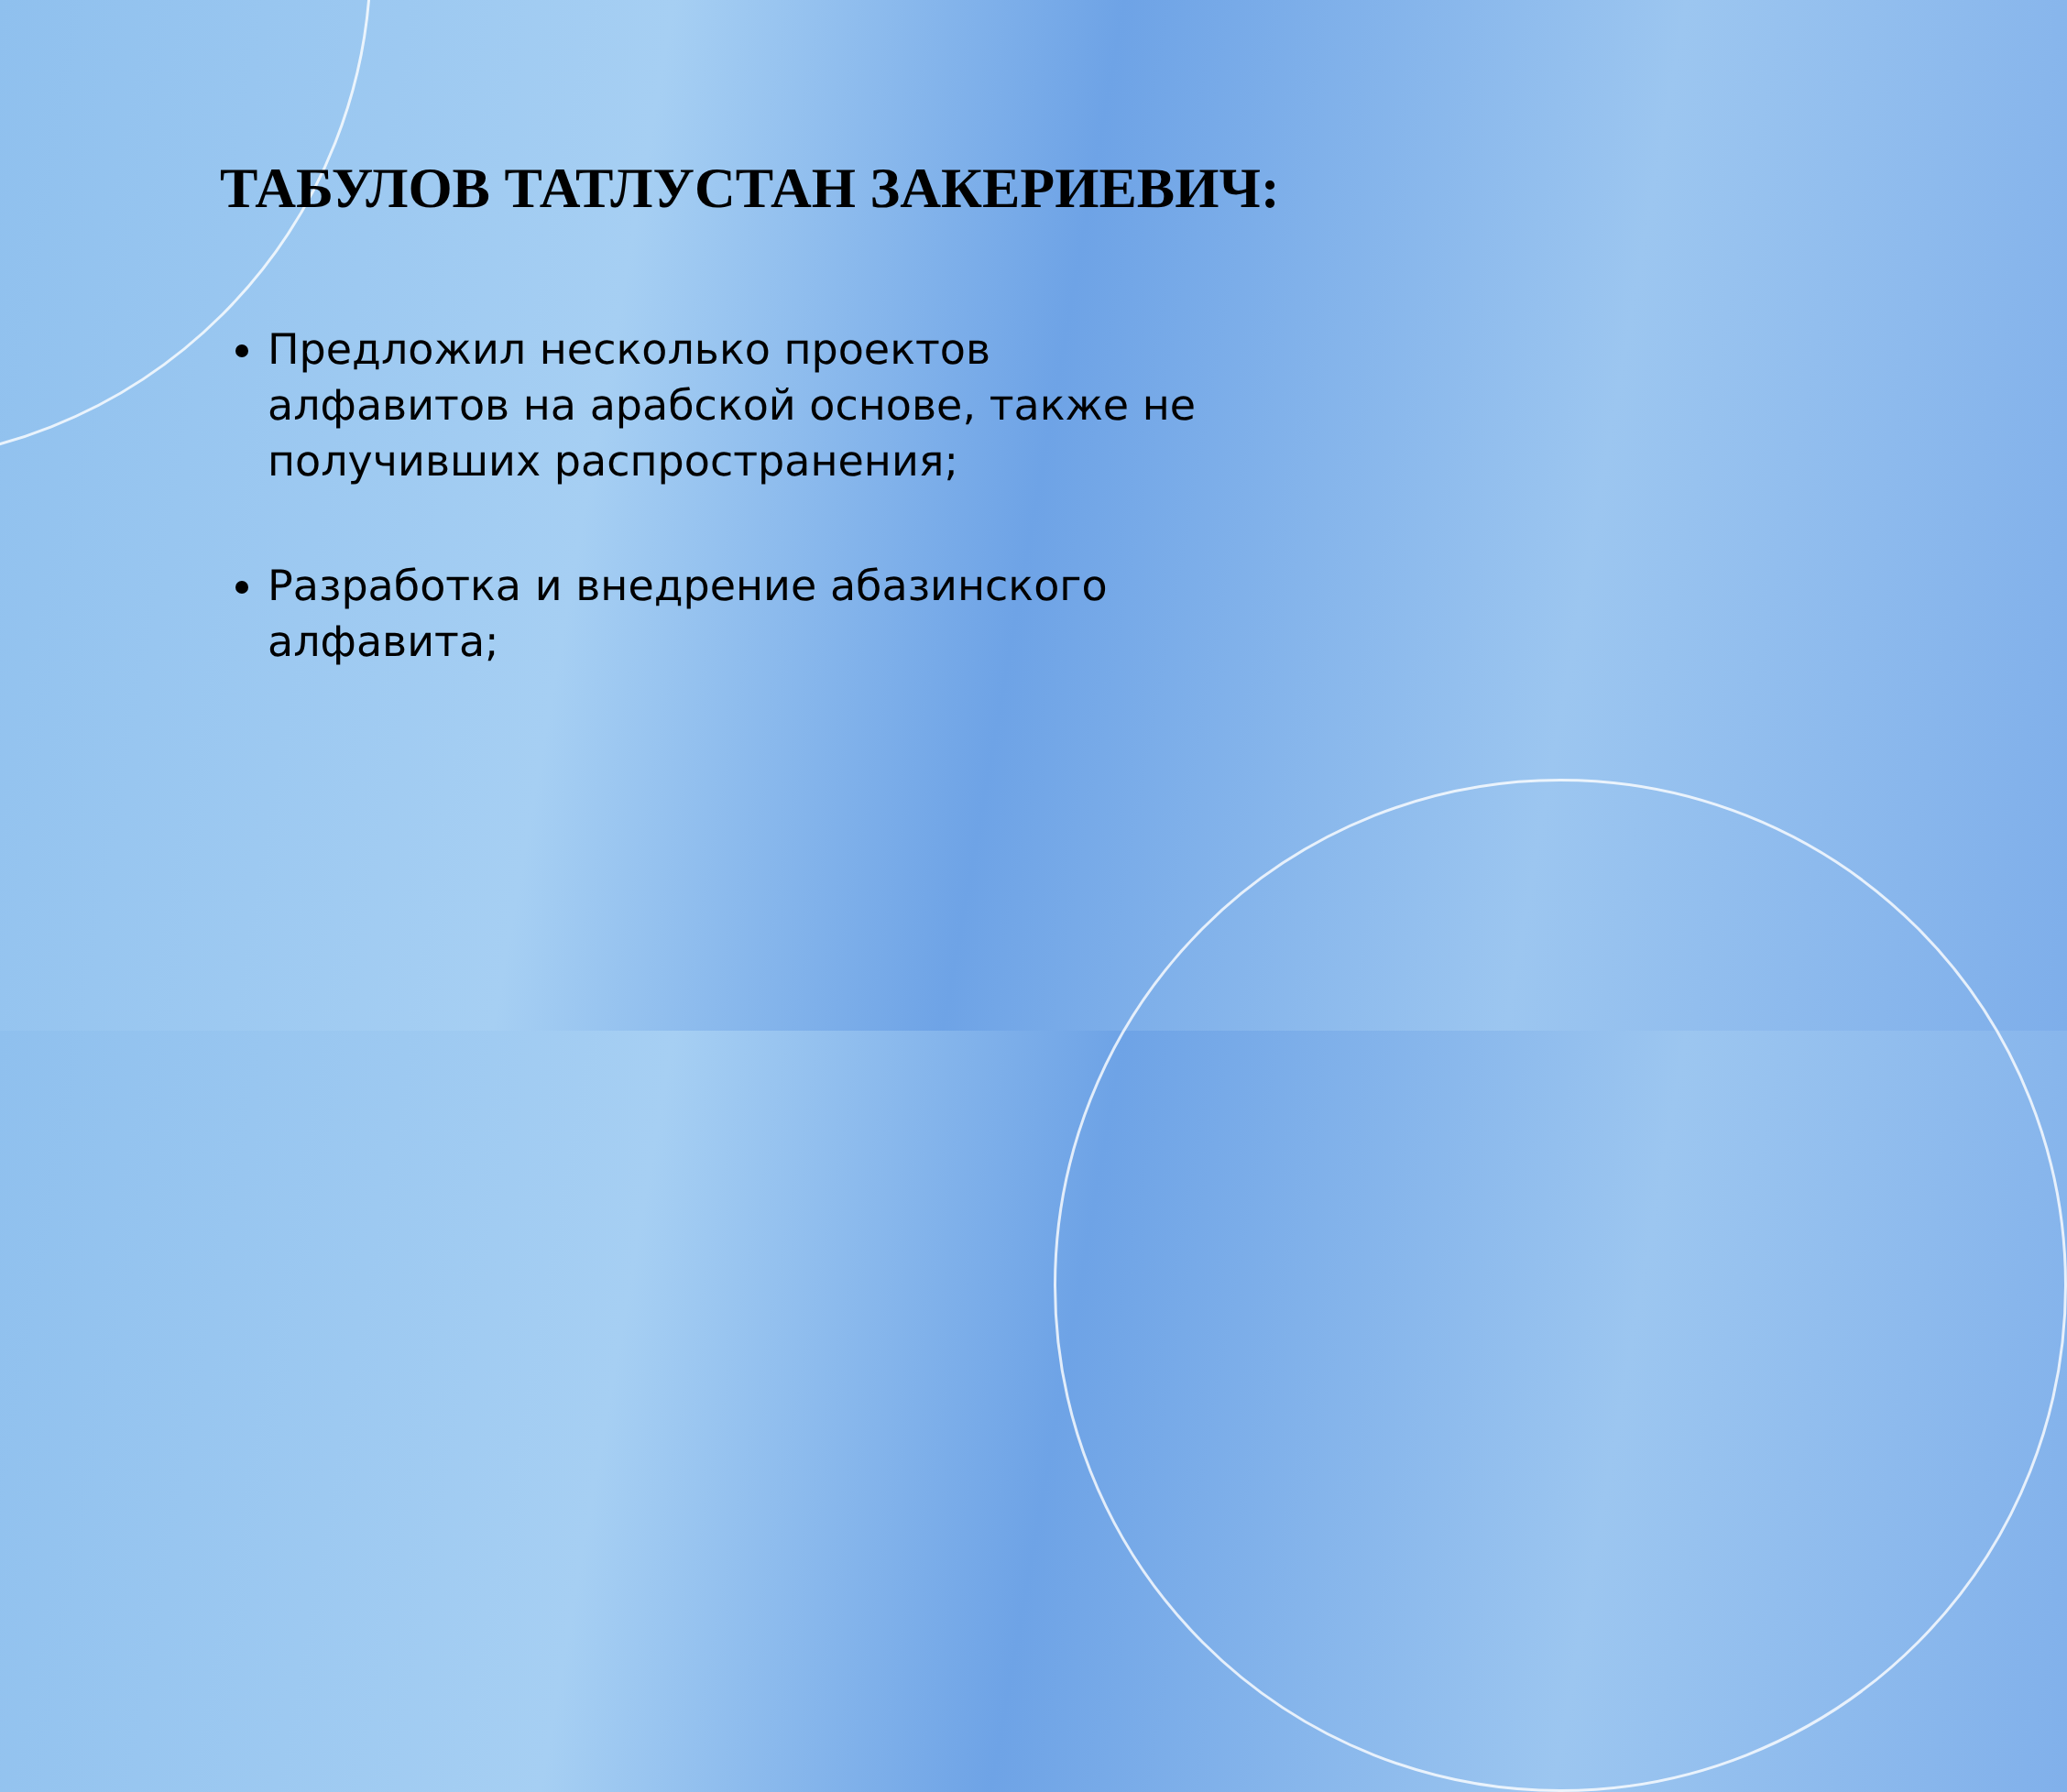ТАБУЛОВ ТАТЛУСТАН ЗАКЕРИЕВИЧ:
Предложил несколько проектов алфавитов на арабской основе, также не получивших распространения;
Разработка и внедрение абазинского алфавита;